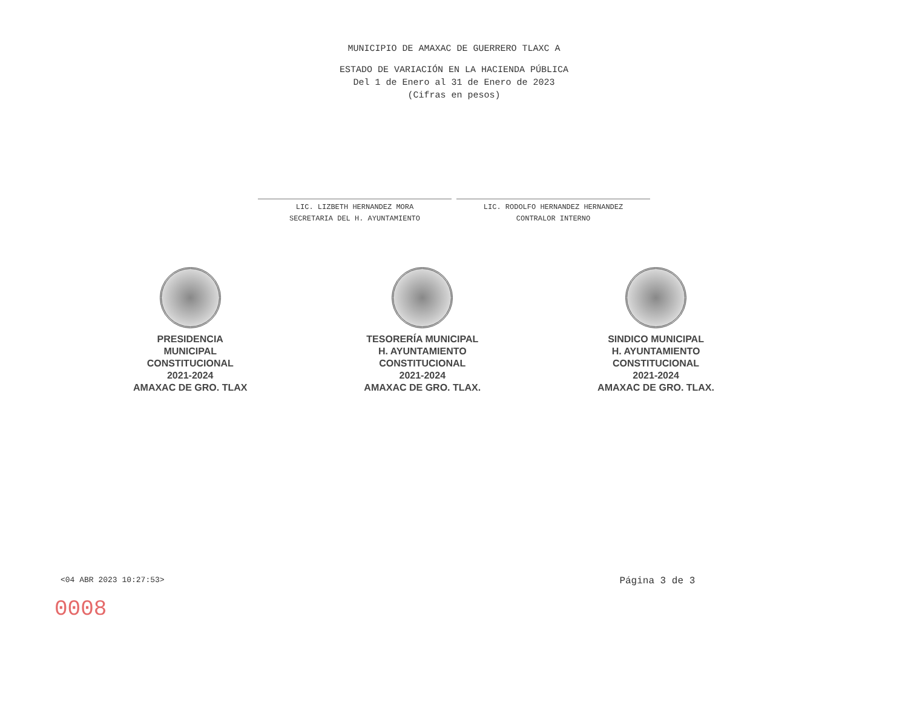MUNICIPIO DE AMAXAC DE GUERRERO TLAXC A
ESTADO DE VARIACIÓN EN LA HACIENDA PÚBLICA
Del 1 de Enero al 31 de Enero de 2023
(Cifras en pesos)
LIC. LIZBETH HERNANDEZ MORA
SECRETARIA DEL H. AYUNTAMIENTO
LIC. RODOLFO HERNANDEZ HERNANDEZ
CONTRALOR INTERNO
PRESIDENCIA
MUNICIPAL
CONSTITUCIONAL
2021-2024
AMAXAC DE GRO. TLAX
TESORERÍA MUNICIPAL
H. AYUNTAMIENTO
CONSTITUCIONAL
2021-2024
AMAXAC DE GRO. TLAX.
SINDICO MUNICIPAL
H. AYUNTAMIENTO
CONSTITUCIONAL
2021-2024
AMAXAC DE GRO. TLAX.
<04 ABR 2023 10:27:53> Página 3 de 3
0008